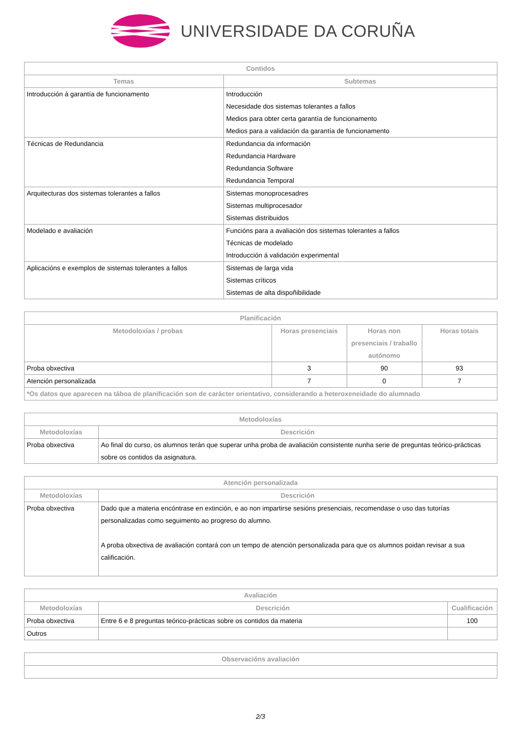UNIVERSIDADE DA CORUÑA
| Contidos | |
| --- | --- |
| Temas | Subtemas |
| Introducción á garantía de funcionamento | Introducción Necesidade dos sistemas tolerantes a fallos Medios para obter certa garantía de funcionamento Medios para a validación da garantía de funcionamento |
| Técnicas de Redundancia | Redundancia da información Redundancia Hardware Redundancia Software Redundancia Temporal |
| Arquitecturas dos sistemas tolerantes a fallos | Sistemas monoprocesadres Sistemas multiprocesador Sistemas distribuidos |
| Modelado e avaliación | Funcións para a avaliación dos sistemas tolerantes a fallos Técnicas de modelado Introducción á validación experimental |
| Aplicacións e exemplos de sistemas tolerantes a fallos | Sistemas de larga vida Sistemas críticos Sistemas de alta dispoñibilidade |
| Planificación | | | |
| --- | --- | --- | --- |
| Metodoloxías / probas | Horas presenciais | Horas non presenciais / traballo autónomo | Horas totais |
| Proba obxectiva | 3 | 90 | 93 |
| Atención personalizada | 7 | 0 | 7 |
| *Os datos que aparecen na táboa de planificación son de carácter orientativo, considerando a heteroxeneidade do alumnado | | | |
| Metodoloxías | |
| --- | --- |
| Metodoloxías | Descrición |
| Proba obxectiva | Ao final do curso, os alumnos terán que superar unha proba de avaliación consistente nunha serie de preguntas teórico-prácticas sobre os contidos da asignatura. |
| Atención personalizada | |
| --- | --- |
| Metodoloxías | Descrición |
| Proba obxectiva | Dado que a materia encóntrase en extinción, e ao non impartirse sesións presenciais, recomendase o uso das tutorías personalizadas como seguimento ao progreso do alumno. A proba obxectiva de avaliación contará con un tempo de atención personalizada para que os alumnos poidan revisar a sua calificación. |
| Avaliación | | |
| --- | --- | --- |
| Metodoloxías | Descrición | Cualificación |
| Proba obxectiva | Entre 6 e 8 preguntas teórico-prácticas sobre os contidos da materia | 100 |
| Outros | | |
| Observacións avaliación |
| --- |
2/3